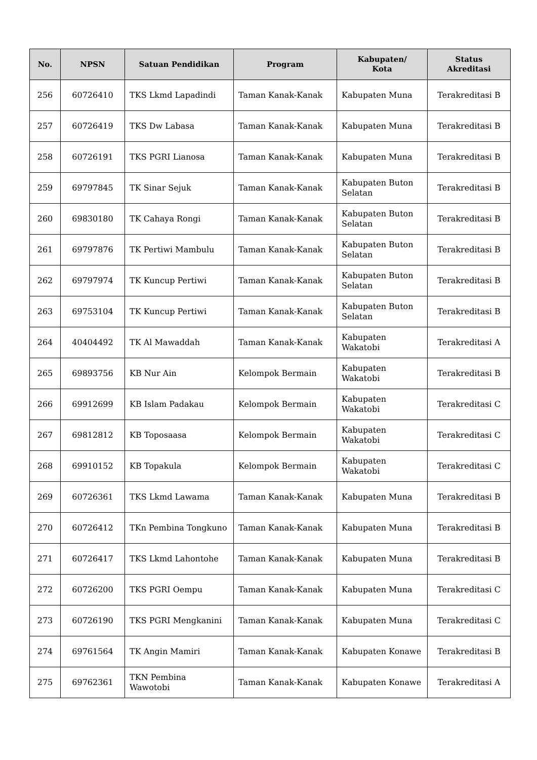| No. | NPSN | Satuan Pendidikan | Program | Kabupaten/ Kota | Status Akreditasi |
| --- | --- | --- | --- | --- | --- |
| 256 | 60726410 | TKS Lkmd Lapadindi | Taman Kanak-Kanak | Kabupaten Muna | Terakreditasi B |
| 257 | 60726419 | TKS Dw Labasa | Taman Kanak-Kanak | Kabupaten Muna | Terakreditasi B |
| 258 | 60726191 | TKS PGRI Lianosa | Taman Kanak-Kanak | Kabupaten Muna | Terakreditasi B |
| 259 | 69797845 | TK Sinar Sejuk | Taman Kanak-Kanak | Kabupaten Buton Selatan | Terakreditasi B |
| 260 | 69830180 | TK Cahaya Rongi | Taman Kanak-Kanak | Kabupaten Buton Selatan | Terakreditasi B |
| 261 | 69797876 | TK Pertiwi Mambulu | Taman Kanak-Kanak | Kabupaten Buton Selatan | Terakreditasi B |
| 262 | 69797974 | TK Kuncup Pertiwi | Taman Kanak-Kanak | Kabupaten Buton Selatan | Terakreditasi B |
| 263 | 69753104 | TK Kuncup Pertiwi | Taman Kanak-Kanak | Kabupaten Buton Selatan | Terakreditasi B |
| 264 | 40404492 | TK Al Mawaddah | Taman Kanak-Kanak | Kabupaten Wakatobi | Terakreditasi A |
| 265 | 69893756 | KB Nur Ain | Kelompok Bermain | Kabupaten Wakatobi | Terakreditasi B |
| 266 | 69912699 | KB Islam Padakau | Kelompok Bermain | Kabupaten Wakatobi | Terakreditasi C |
| 267 | 69812812 | KB Toposaasa | Kelompok Bermain | Kabupaten Wakatobi | Terakreditasi C |
| 268 | 69910152 | KB Topakula | Kelompok Bermain | Kabupaten Wakatobi | Terakreditasi C |
| 269 | 60726361 | TKS Lkmd Lawama | Taman Kanak-Kanak | Kabupaten Muna | Terakreditasi B |
| 270 | 60726412 | TKn Pembina Tongkuno | Taman Kanak-Kanak | Kabupaten Muna | Terakreditasi B |
| 271 | 60726417 | TKS Lkmd Lahontohe | Taman Kanak-Kanak | Kabupaten Muna | Terakreditasi B |
| 272 | 60726200 | TKS PGRI Oempu | Taman Kanak-Kanak | Kabupaten Muna | Terakreditasi C |
| 273 | 60726190 | TKS PGRI Mengkanini | Taman Kanak-Kanak | Kabupaten Muna | Terakreditasi C |
| 274 | 69761564 | TK Angin Mamiri | Taman Kanak-Kanak | Kabupaten Konawe | Terakreditasi B |
| 275 | 69762361 | TKN Pembina Wawotobi | Taman Kanak-Kanak | Kabupaten Konawe | Terakreditasi A |